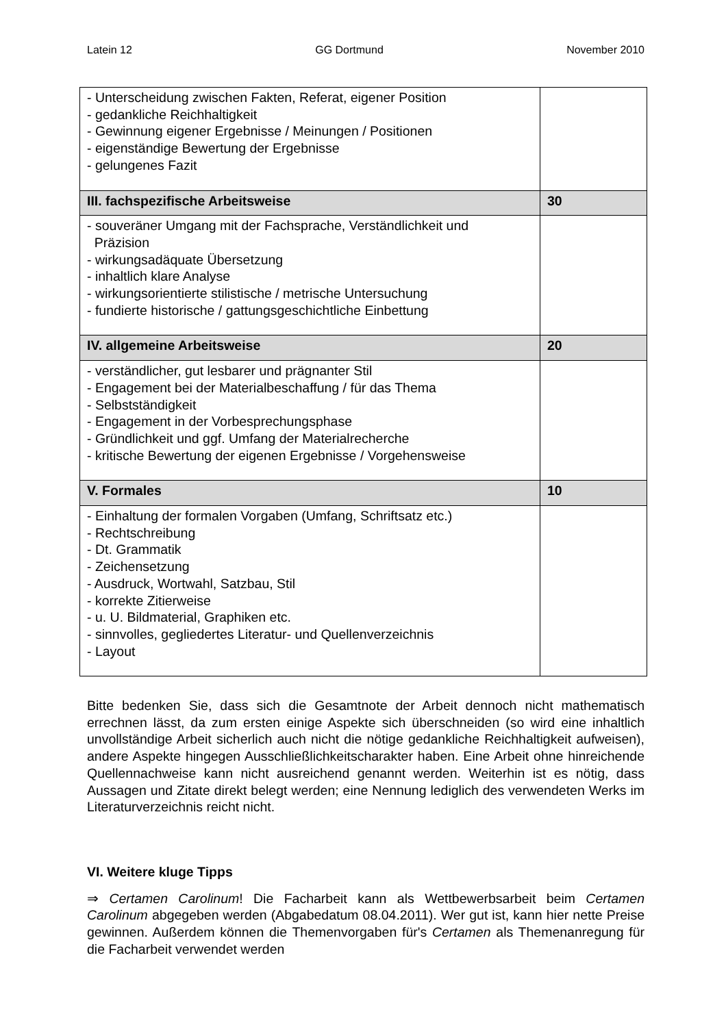Latein 12 GG Dortmund November 2010
| - Unterscheidung zwischen Fakten, Referat, eigener Position - gedankliche Reichhaltigkeit - Gewinnung eigener Ergebnisse / Meinungen / Positionen - eigenständige Bewertung der Ergebnisse - gelungenes Fazit | |
| III. fachspezifische Arbeitsweise | 30 |
| - souveräner Umgang mit der Fachsprache, Verständlichkeit und Präzision - wirkungsadäquate Übersetzung - inhaltlich klare Analyse - wirkungsorientierte stilistische / metrische Untersuchung - fundierte historische / gattungsgeschichtliche Einbettung | |
| IV. allgemeine Arbeitsweise | 20 |
| - verständlicher, gut lesbarer und prägnanter Stil - Engagement bei der Materialbeschaffung / für das Thema - Selbstständigkeit - Engagement in der Vorbesprechungsphase - Gründlichkeit und ggf. Umfang der Materialrecherche - kritische Bewertung der eigenen Ergebnisse / Vorgehensweise | |
| V. Formales | 10 |
| - Einhaltung der formalen Vorgaben (Umfang, Schriftsatz etc.) - Rechtschreibung - Dt. Grammatik - Zeichensetzung - Ausdruck, Wortwahl, Satzbau, Stil - korrekte Zitierweise - u. U. Bildmaterial, Graphiken etc. - sinnvolles, gegliedertes Literatur- und Quellenverzeichnis - Layout | |
Bitte bedenken Sie, dass sich die Gesamtnote der Arbeit dennoch nicht mathematisch errechnen lässt, da zum ersten einige Aspekte sich überschneiden (so wird eine inhaltlich unvollständige Arbeit sicherlich auch nicht die nötige gedankliche Reichhaltigkeit aufweisen), andere Aspekte hingegen Ausschließlichkeitscharakter haben. Eine Arbeit ohne hinreichende Quellennachweise kann nicht ausreichend genannt werden. Weiterhin ist es nötig, dass Aussagen und Zitate direkt belegt werden; eine Nennung lediglich des verwendeten Werks im Literaturverzeichnis reicht nicht.
VI. Weitere kluge Tipps
⇒ Certamen Carolinum! Die Facharbeit kann als Wettbewerbsarbeit beim Certamen Carolinum abgegeben werden (Abgabedatum 08.04.2011). Wer gut ist, kann hier nette Preise gewinnen. Außerdem können die Themenvorgaben für's Certamen als Themenanregung für die Facharbeit verwendet werden